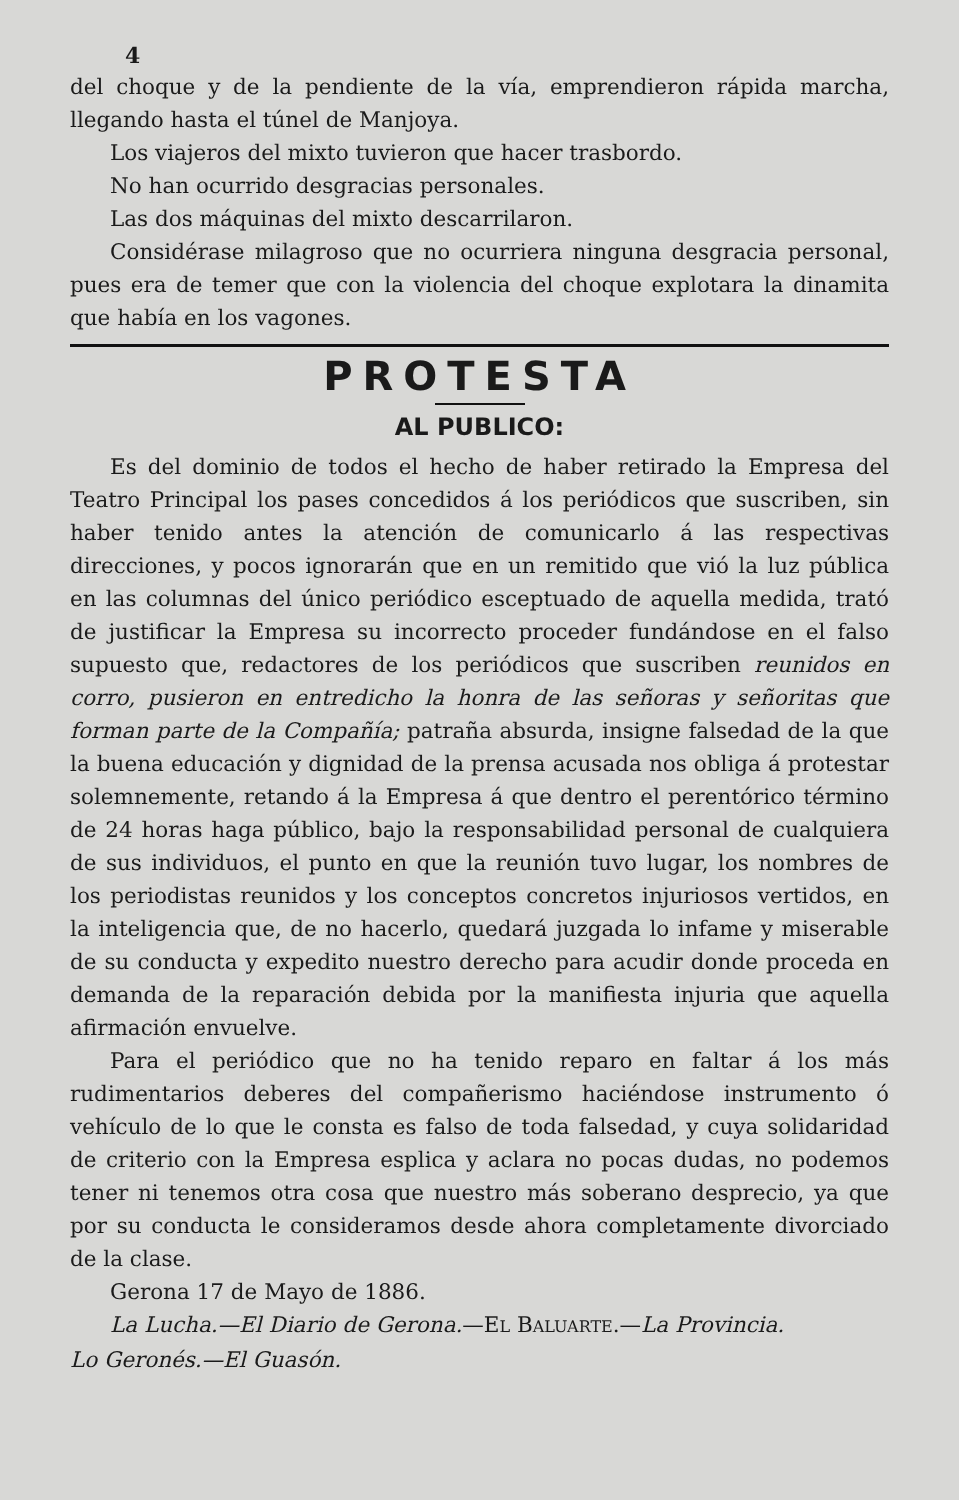4
del choque y de la pendiente de la vía, emprendieron rápida marcha, llegando hasta el túnel de Manjoya.
Los viajeros del mixto tuvieron que hacer trasbordo.
No han ocurrido desgracias personales.
Las dos máquinas del mixto descarrilaron.
Considérase milagroso que no ocurriera ninguna desgracia personal, pues era de temer que con la violencia del choque explotara la dinamita que había en los vagones.
PROTESTA
AL PUBLICO:
Es del dominio de todos el hecho de haber retirado la Empresa del Teatro Principal los pases concedidos á los periódicos que suscriben, sin haber tenido antes la atención de comunicarlo á las respectivas direcciones, y pocos ignorarán que en un remitido que vió la luz pública en las columnas del único periódico esceptuado de aquella medida, trató de justificar la Empresa su incorrecto proceder fundándose en el falso supuesto que, redactores de los periódicos que suscriben reunidos en corro, pusieron en entredicho la honra de las señoras y señoritas que forman parte de la Compañía; patraña absurda, insigne falsedad de la que la buena educación y dignidad de la prensa acusada nos obliga á protestar solemnemente, retando á la Empresa á que dentro el perentórico término de 24 horas haga público, bajo la responsabilidad personal de cualquiera de sus individuos, el punto en que la reunión tuvo lugar, los nombres de los periodistas reunidos y los conceptos concretos injuriosos vertidos, en la inteligencia que, de no hacerlo, quedará juzgada lo infame y miserable de su conducta y expedito nuestro derecho para acudir donde proceda en demanda de la reparación debida por la manifiesta injuria que aquella afirmación envuelve.
Para el periódico que no ha tenido reparo en faltar á los más rudimentarios deberes del compañerismo haciéndose instrumento ó vehículo de lo que le consta es falso de toda falsedad, y cuya solidaridad de criterio con la Empresa esplica y aclara no pocas dudas, no podemos tener ni tenemos otra cosa que nuestro más soberano desprecio, ya que por su conducta le consideramos desde ahora completamente divorciado de la clase.
Gerona 17 de Mayo de 1886.
La Lucha.—El Diario de Gerona.—EL BALUARTE.—La Provincia.
Lo Geronés.—El Guasón.